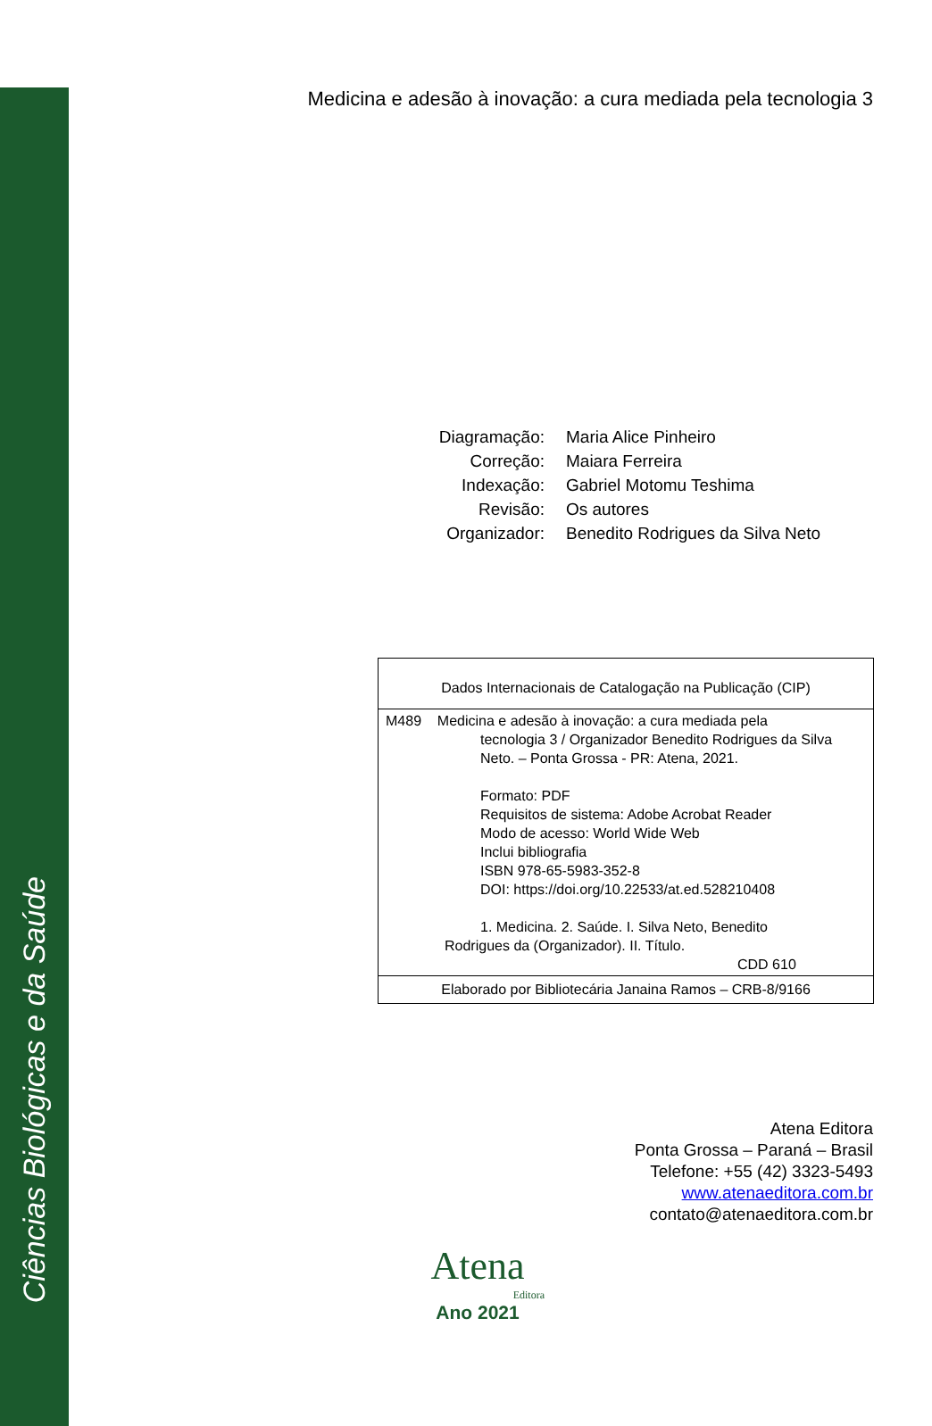Ciências Biológicas e da Saúde
Medicina e adesão à inovação: a cura mediada pela tecnologia 3
Diagramação: Maria Alice Pinheiro
Correção: Maiara Ferreira
Indexação: Gabriel Motomu Teshima
Revisão: Os autores
Organizador: Benedito Rodrigues da Silva Neto
Dados Internacionais de Catalogação na Publicação (CIP)
M489 Medicina e adesão à inovação: a cura mediada pela
tecnologia 3 / Organizador Benedito Rodrigues da Silva Neto. – Ponta Grossa - PR: Atena, 2021.
Formato: PDF
Requisitos de sistema: Adobe Acrobat Reader
Modo de acesso: World Wide Web
Inclui bibliografia
ISBN 978-65-5983-352-8
DOI: https://doi.org/10.22533/at.ed.528210408
1. Medicina. 2. Saúde. I. Silva Neto, Benedito
Rodrigues da (Organizador). II. Título.
CDD 610
Elaborado por Bibliotecária Janaina Ramos – CRB-8/9166
Atena Editora
Ponta Grossa – Paraná – Brasil
Telefone: +55 (42) 3323-5493
www.atenaeditora.com.br
contato@atenaeditora.com.br
Atena
Editora
Ano 2021